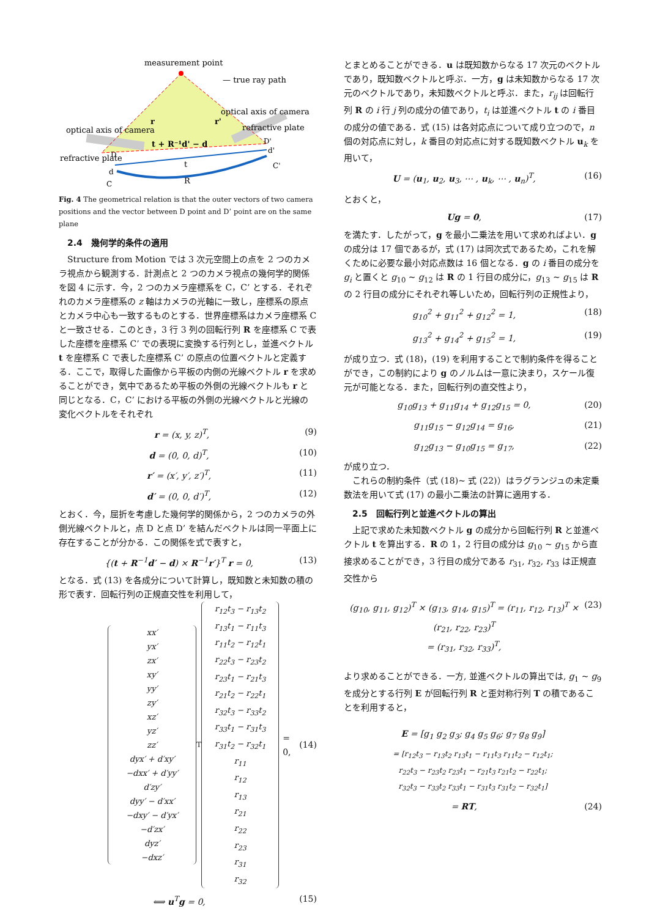measurement point
— true ray path
optical axis of camera
optical axis of camera
refractive plate
refractive plate
t + R⁻¹d' − d
t
R
D
d
C
D'
d'
C'
r
r'
Fig. 4 The geometrical relation is that the outer vectors of two camera positions and the vector between D point and D’ point are on the same plane
2.4　幾何学的条件の適用
Structure from Motion では 3 次元空間上の点を 2 つのカメラ視点から観測する．計測点と 2 つのカメラ視点の幾何学的関係を図 4 に示す．今，2 つのカメラ座標系を C，C’ とする．それぞれのカメラ座標系の z 軸はカメラの光軸に一致し，座標系の原点とカメラ中心も一致するものとする．世界座標系はカメラ座標系 C と一致させる．このとき，3 行 3 列の回転行列 R を座標系 C で表した座標を座標系 C’ での表現に変換する行列とし，並進ベクトル t を座標系 C で表した座標系 C’ の原点の位置ベクトルと定義する．ここで，取得した画像から平板の内側の光線ベクトル r を求めることができ，気中であるため平板の外側の光線ベクトルも r と同じとなる．C，C’ における平板の外側の光線ベクトルと光線の変化ベクトルをそれぞれ
r = (x, y, z)<sup>T</sup>, (9)
d = (0, 0, d)<sup>T</sup>, (10)
r′ = (x′, y′, z′)<sup>T</sup>, (11)
d′ = (0, 0, d′)<sup>T</sup>, (12)
とおく．今，屈折を考慮した幾何学的関係から，2 つのカメラの外側光線ベクトルと，点 D と点 D’ を結んだベクトルは同一平面上に存在することが分かる．この関係を式で表すと，
{(t + R<sup>−1</sup>d′ − d) × R<sup>−1</sup>r′}<sup>T</sup> r = 0, (13)
となる．式 (13) を各成分について計算し，既知数と未知数の積の形で表す．回転行列の正規直交性を利用して，
xx′
yx′
zx′
xy′
yy′
zy′
xz′
yz′
zz′
dyx′ + d′xy′
−dxx′ + d′yy′
d′zy′
dyy′ − d′xx′
−dxy′ − d′yx′
−d′zx′
dyz′
−dxz′
<sup>T</sup>
r<sub>12</sub>t<sub>3</sub> − r<sub>13</sub>t<sub>2</sub>
r<sub>13</sub>t<sub>1</sub> − r<sub>11</sub>t<sub>3</sub>
r<sub>11</sub>t<sub>2</sub> − r<sub>12</sub>t<sub>1</sub>
r<sub>22</sub>t<sub>3</sub> − r<sub>23</sub>t<sub>2</sub>
r<sub>23</sub>t<sub>1</sub> − r<sub>21</sub>t<sub>3</sub>
r<sub>21</sub>t<sub>2</sub> − r<sub>22</sub>t<sub>1</sub>
r<sub>32</sub>t<sub>3</sub> − r<sub>33</sub>t<sub>2</sub>
r<sub>33</sub>t<sub>1</sub> − r<sub>31</sub>t<sub>3</sub>
r<sub>31</sub>t<sub>2</sub> − r<sub>32</sub>t<sub>1</sub>
r<sub>11</sub>
r<sub>12</sub>
r<sub>13</sub>
r<sub>21</sub>
r<sub>22</sub>
r<sub>23</sub>
r<sub>31</sub>
r<sub>32</sub>
= 0, (14)
⟺ u<sup>T</sup>g = 0, (15)
とまとめることができる．u は既知数からなる 17 次元のベクトルであり，既知数ベクトルと呼ぶ．一方，g は未知数からなる 17 次元のベクトルであり，未知数ベクトルと呼ぶ．また，r<sub>ij</sub> は回転行列 R の i 行 j 列の成分の値であり，t<sub>i</sub> は並進ベクトル t の i 番目の成分の値である．式 (15) は各対応点について成り立つので，n 個の対応点に対し，k 番目の対応点に対する既知数ベクトル u<sub>k</sub> を用いて，
U = (u<sub>1</sub>, u<sub>2</sub>, u<sub>3</sub>, ⋯ , u<sub>k</sub>, ⋯ , u<sub>n</sub>)<sup>T</sup>, (16)
とおくと，
Ug = 0, (17)
を満たす．したがって，g を最小二乗法を用いて求めればよい．g の成分は 17 個であるが，式 (17) は同次式であるため，これを解くために必要な最小対応点数は 16 個となる．g の i 番目の成分を g<sub>i</sub> と置くと g<sub>10</sub> ~ g<sub>12</sub> は R の 1 行目の成分に，g<sub>13</sub> ~ g<sub>15</sub> は R の 2 行目の成分にそれぞれ等しいため，回転行列の正規性より，
g<sub>10</sub><sup>2</sup> + g<sub>11</sub><sup>2</sup> + g<sub>12</sub><sup>2</sup> = 1, (18)
g<sub>13</sub><sup>2</sup> + g<sub>14</sub><sup>2</sup> + g<sub>15</sub><sup>2</sup> = 1, (19)
が成り立つ．式 (18)，(19) を利用することで制約条件を得ることができ，この制約により g のノルムは一意に決まり，スケール復元が可能となる．また，回転行列の直交性より，
g<sub>10</sub>g<sub>13</sub> + g<sub>11</sub>g<sub>14</sub> + g<sub>12</sub>g<sub>15</sub> = 0, (20)
g<sub>11</sub>g<sub>15</sub> − g<sub>12</sub>g<sub>14</sub> = g<sub>16</sub>, (21)
g<sub>12</sub>g<sub>13</sub> − g<sub>10</sub>g<sub>15</sub> = g<sub>17</sub>, (22)
が成り立つ．
これらの制約条件（式 (18)~ 式 (22)）はラグランジュの未定乗数法を用いて式 (17) の最小二乗法の計算に適用する．
2.5　回転行列と並進ベクトルの算出
上記で求めた未知数ベクトル g の成分から回転行列 R と並進ベクトル t を算出する．R の 1，2 行目の成分は g<sub>10</sub> ~ g<sub>15</sub> から直接求めることができ，3 行目の成分である r<sub>31</sub>, r<sub>32</sub>, r<sub>33</sub> は正規直交性から
(g<sub>10</sub>, g<sub>11</sub>, g<sub>12</sub>)<sup>T</sup> × (g<sub>13</sub>, g<sub>14</sub>, g<sub>15</sub>)<sup>T</sup> = (r<sub>11</sub>, r<sub>12</sub>, r<sub>13</sub>)<sup>T</sup> × (r<sub>21</sub>, r<sub>22</sub>, r<sub>23</sub>)<sup>T</sup>
= (r<sub>31</sub>, r<sub>32</sub>, r<sub>33</sub>)<sup>T</sup>, (23)
より求めることができる．一方, 並進ベクトルの算出では, g<sub>1</sub> ~ g<sub>9</sub> を成分とする行列 E が回転行列 R と歪対称行列 T の積であることを利用すると，
E = [g<sub>1</sub> g<sub>2</sub> g<sub>3</sub>; g<sub>4</sub> g<sub>5</sub> g<sub>6</sub>; g<sub>7</sub> g<sub>8</sub> g<sub>9</sub>]
= [r<sub>12</sub>t<sub>3</sub> − r<sub>13</sub>t<sub>2</sub> r<sub>13</sub>t<sub>1</sub> − r<sub>11</sub>t<sub>3</sub> r<sub>11</sub>t<sub>2</sub> − r<sub>12</sub>t<sub>1</sub>;
r<sub>22</sub>t<sub>3</sub> − r<sub>23</sub>t<sub>2</sub> r<sub>23</sub>t<sub>1</sub> − r<sub>21</sub>t<sub>3</sub> r<sub>21</sub>t<sub>2</sub> − r<sub>22</sub>t<sub>1</sub>;
r<sub>32</sub>t<sub>3</sub> − r<sub>33</sub>t<sub>2</sub> r<sub>33</sub>t<sub>1</sub> − r<sub>31</sub>t<sub>3</sub> r<sub>31</sub>t<sub>2</sub> − r<sub>32</sub>t<sub>1</sub>]
= RT, (24)